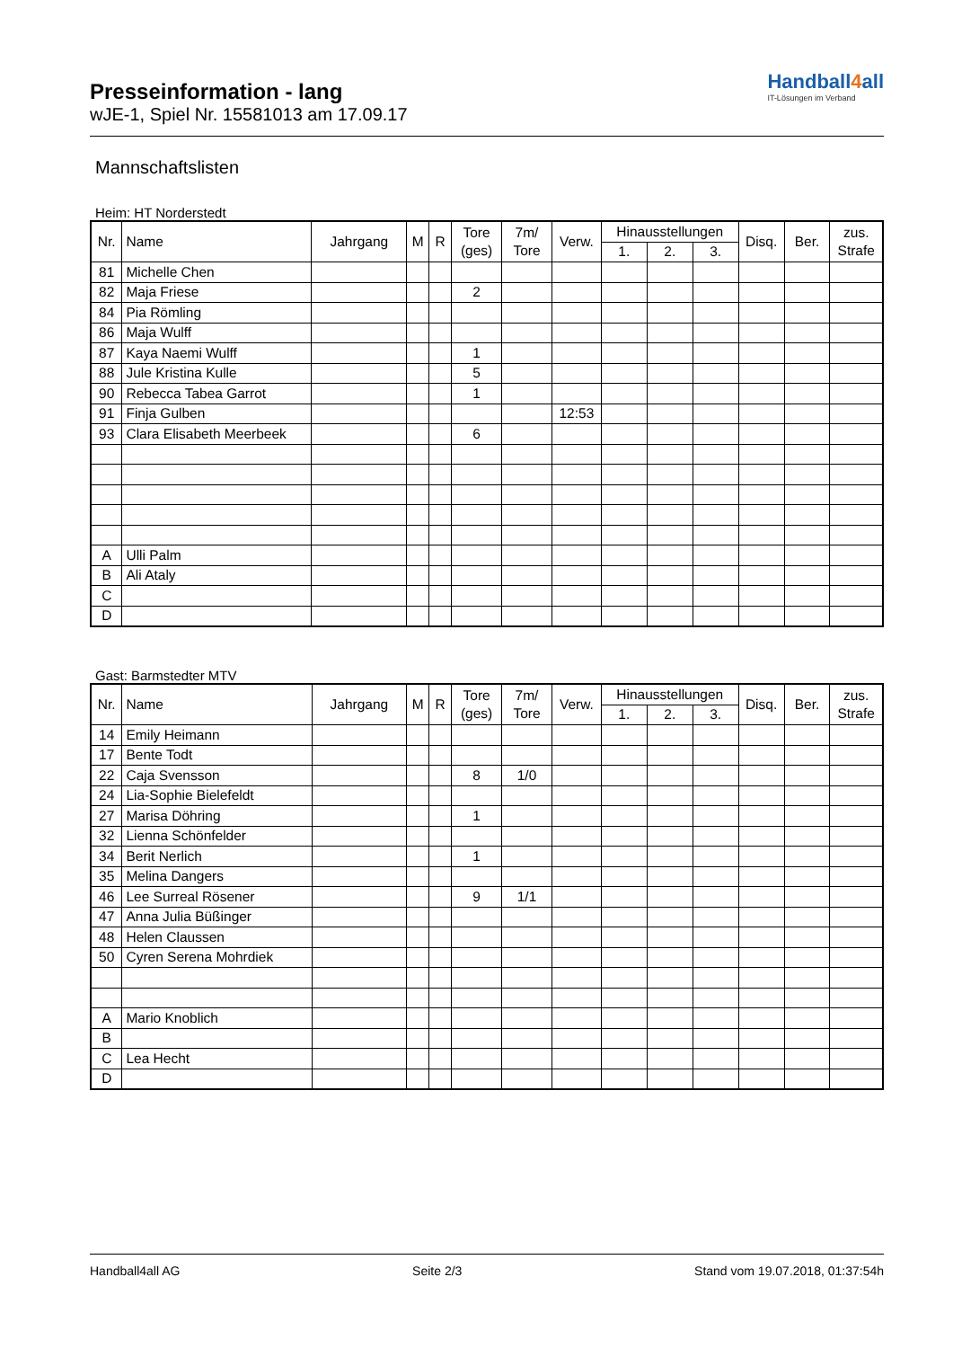Presseinformation - lang
wJE-1, Spiel Nr. 15581013 am 17.09.17
Handball4all
IT-Lösungen im Verband
Mannschaftslisten
Heim: HT Norderstedt
| Nr. | Name | Jahrgang | M | R | Tore (ges) | 7m/ Tore | Verw. | Hinausstellungen | | | Disq. | Ber. | zus. Strafe |
| --- | --- | --- | --- | --- | --- | --- | --- | --- | --- | --- | --- | --- | --- |
| | | | | | | | | 1. | 2. | 3. | | | |
| 81 | Michelle Chen | | | | | | | | | | | | |
| 82 | Maja Friese | | | | 2 | | | | | | | | |
| 84 | Pia Römling | | | | | | | | | | | | |
| 86 | Maja Wulff | | | | | | | | | | | | |
| 87 | Kaya Naemi Wulff | | | | 1 | | | | | | | | |
| 88 | Jule Kristina Kulle | | | | 5 | | | | | | | | |
| 90 | Rebecca Tabea Garrot | | | | 1 | | | | | | | | |
| 91 | Finja Gulben | | | | | | 12:53 | | | | | | |
| 93 | Clara Elisabeth Meerbeek | | | | 6 | | | | | | | | |
| A | Ulli Palm | | | | | | | | | | | | |
| B | Ali Ataly | | | | | | | | | | | | |
| C | | | | | | | | | | | | | |
| D | | | | | | | | | | | | | |
Gast: Barmstedter MTV
| Nr. | Name | Jahrgang | M | R | Tore (ges) | 7m/ Tore | Verw. | Hinausstellungen | | | Disq. | Ber. | zus. Strafe |
| --- | --- | --- | --- | --- | --- | --- | --- | --- | --- | --- | --- | --- | --- |
| | | | | | | | | 1. | 2. | 3. | | | |
| 14 | Emily Heimann | | | | | | | | | | | | |
| 17 | Bente Todt | | | | | | | | | | | | |
| 22 | Caja Svensson | | | | 8 | 1/0 | | | | | | | |
| 24 | Lia-Sophie Bielefeldt | | | | | | | | | | | | |
| 27 | Marisa Döhring | | | | 1 | | | | | | | | |
| 32 | Lienna Schönfelder | | | | | | | | | | | | |
| 34 | Berit Nerlich | | | | 1 | | | | | | | | |
| 35 | Melina Dangers | | | | | | | | | | | | |
| 46 | Lee Surreal Rösener | | | | 9 | 1/1 | | | | | | | |
| 47 | Anna Julia Büßinger | | | | | | | | | | | | |
| 48 | Helen Claussen | | | | | | | | | | | | |
| 50 | Cyren Serena Mohrdiek | | | | | | | | | | | | |
| A | Mario Knoblich | | | | | | | | | | | | |
| B | | | | | | | | | | | | | |
| C | Lea Hecht | | | | | | | | | | | | |
| D | | | | | | | | | | | | | |
Handball4all AG Seite 2/3 Stand vom 19.07.2018, 01:37:54h